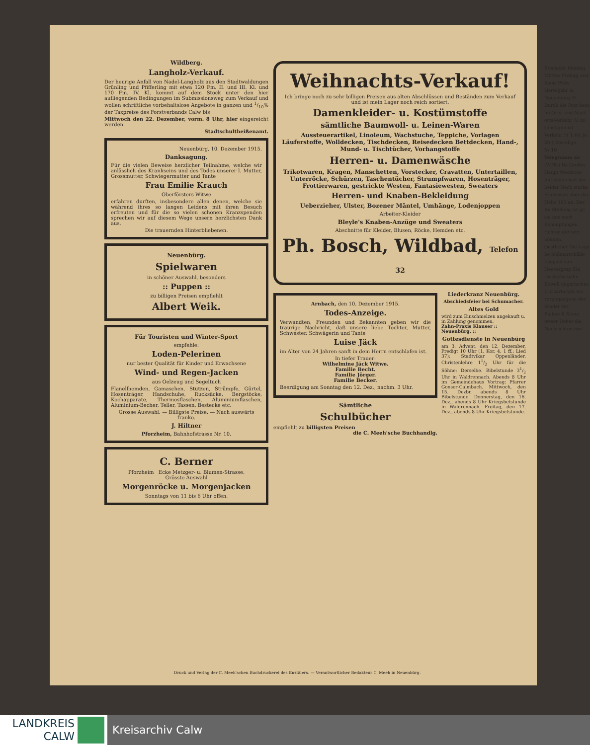Wildberg.
Langholz-Verkauf.
Der heurige Anfall von Nadel-Langholz aus den Stadtwaldungen Grünling und Pfifferling mit etwa 120 Fm. II. und III. Kl. und 170 Fm. IV. Kl. kommt auf dem Stock unter den hier aufliegenden Bedingungen im Submissionsweg zum Verkauf und wollen schriftliche vorbehaltslose Angebote in ganzen und 1/10% der Taxpreise des Forstverbands Calw bis
Mittwoch den 22. Dezember, vorm. 8 Uhr, hier eingereicht werden.
Stadtschultheißenamt.
Neuenbürg, 10. Dezember 1915.
Danksagung.
Für die vielen Beweise herzlicher Teilnahme, welche wir anlässlich des Krankseins und des Todes unserer l. Mutter, Grossmutter, Schwiegermutter und Tante
Frau Emilie Krauch
Oberförsters Witwe
erfahren durften, insbesondere allen denen, welche sie während ihres so langen Leidens mit ihren Besuch erfreuten und für die so vielen schönen Kranzspenden sprechen wir auf diesem Wege unsern herzlichsten Dank aus.
Die trauernden Hinterbliebenen.
Neuenbürg.
Spielwaren
in schöner Auswahl, besonders
:: Puppen ::
zu billigen Preisen empfiehlt
Albert Weik.
Für Touristen und Winter-Sport
empfehle:
Loden-Pelerinen
nur bester Qualität für Kinder und Erwachsene
Wind- und Regen-Jacken
aus Oelzeug und Segeltuch
Flanellhemden, Gamaschen, Stutzen, Strümpfe, Gürtel, Hosenträger, Handschuhe, Rucksäcke, Bergstöcke, Kochapparate, Thermosflaschen, Aluminiumflaschen, Aluminium-Becher, Teller, Tassen, Bestecke etc.
Grosse Auswahl. — Billigste Preise. — Nach auswärts franko.
J. Hiltner
Pforzheim, Bahnhofstrasse Nr. 10.
C. Berner
Pforzheim Ecke Metzger- u. Blumen-Strasse.
Grösste Auswahl
Morgenröcke u. Morgenjacken
Sonntags von 11 bis 6 Uhr offen.
Weihnachts-Verkauf!
Ich bringe noch zu sehr billigen Preisen aus alten Abschlüssen und Beständen zum Verkauf und ist mein Lager noch reich sortiert.
Damenkleider- u. Kostümstoffe
sämtliche Baumwoll- u. Leinen-Waren
Aussteuerartikel, Linoleum, Wachstuche, Teppiche, Vorlagen Läuferstoffe, Wolldecken, Tischdecken, Reisedecken Bettdecken, Hand-, Mund- u. Tischtücher, Vorhangstoffe
Herren- u. Damenwäsche
Trikotwaren, Kragen, Manschetten, Vorstecker, Cravatten, Untertaillen, Unterröcke, Schürzen, Taschentücher, Strumpfwaren, Hosenträger, Frottierwaren, gestrickte Westen, Fantasiewesten, Sweaters
Herren- und Knaben-Bekleidung
Ueberzieher, Ulster, Bozener Mäntel, Umhänge, Lodenjoppen
Arbeiter-Kleider
Bleyle's Knaben-Anzüge und Sweaters
Abschnitte für Kleider, Blusen, Röcke, Hemden etc.
Ph. Bosch, Wildbad, Telefon 32
Arnbach, den 10. Dezember 1915.
Todes-Anzeige.
Verwandten, Freunden und Bekannten geben wir die traurige Nachricht, daß unsere liebe Tochter, Mutter, Schwester, Schwägerin und Tante
Luise Jäck
im Alter von 24 Jahren sanft in dem Herrn entschlafen ist.
In tiefer Trauer:
Wilhelmine Jäck Witwe.
Familie Becht.
Familie Jörger.
Familie Becker.
Beerdigung am Sonntag den 12. Dez., nachm. 3 Uhr.
Sämtliche
Schulbücher
empfiehlt zu billigsten Preisen
die C. Meeh'sche Buchhandlg.
Liederkranz Neuenbürg.
Abschiedsfeier bei Schumacher.
Altes Gold
wird zum Einschmelzen angekauft u. in Zahlung genommen.
Zahn-Praxis Klauser :: Neuenbürg. ::
Gottesdienste in Neuenbürg
am 3. Advent, den 12. Dezember, Predigt 10 Uhr (1. Kor. 4, 1 ff.; Lied 37): Stadtvikar Oppenländer. Christenlehre 11/2 Uhr für die Söhne: Derselbe. Bibelstunde 31/2 Uhr in Waldrennach. Abends 8 Uhr im Gemeindehaus Vortrag: Pfarrer Gonser-Calmbach. Mittwoch, den 15. Dezbr, abends 8 Uhr Bibelstunde. Donnerstag, den 16. Dez., abends 8 Uhr Kriegsbetstunde in Waldrennach. Freitag, den 17. Dez., abends 8 Uhr Kriegsbetstunde.
Druck und Verlag der C. Meeh'schen Buchdruckerei des Enztälers. — Verantwortlicher Redakteur C. Meeh in Neuenbürg.
Erscheint Montag, Mittwo Freitag und Sams Preis vierteljähr in Neuenbürg ℳ Durch die Post bezo im Orts- und Nach orts-Verkehr ℳ im sonstigen inl Verkehr ℳ 1.40; je 20 ₰ Bestellge
№ 19
Telegramm an
(WTB.) De Großes Haupt Westliche Auf vielen keit der beider Nach starke Franzosen aber der Höhe 193 an. Der An Stellung ist ge sie uns auch Behauptungen richten der letz können.
Oestlicher Die Lage be feldmarschälle Leopold von Heeresgrup Ein russische bahn Kowell ungarischen Li Czartorysk wu vorgegangene des wieder ver
Balkan-K Keine weser Ueber die Nachrichten noc
LANDKREIS
CALW
Kreisarchiv Calw